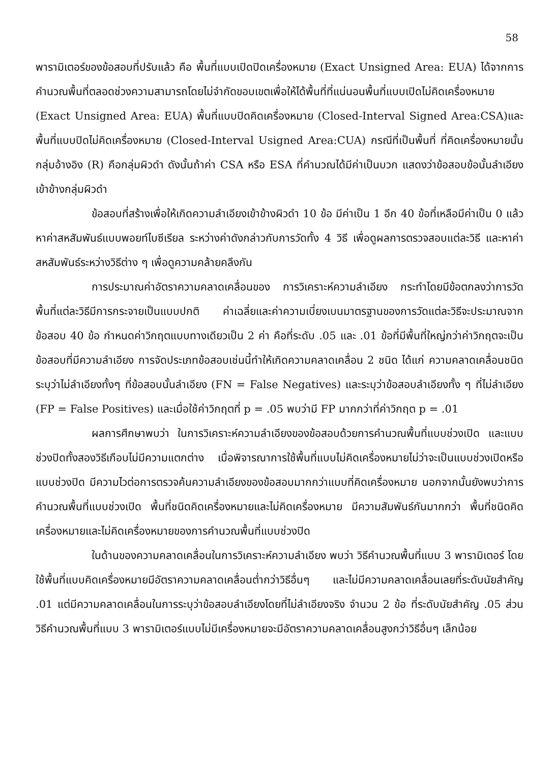58
พารามิเตอร์ของข้อสอบที่ปรับแล้ว คือ พื้นที่แบบเปิดปิดเครื่องหมาย (Exact Unsigned Area: EUA) ได้จากการคำนวณพื้นที่ตลอดช่วงความสามารถโดยไม่จำกัดขอบเขตเพื่อให้ได้พื้นที่ที่แน่นอนพื้นที่แบบเปิดไม่คิดเครื่องหมาย (Exact Unsigned Area: EUA) พื้นที่แบบปิดคิดเครื่องหมาย (Closed-Interval Signed Area:CSA)และพื้นที่แบบปิดไม่คิดเครื่องหมาย (Closed-Interval Usigned Area:CUA) กรณีที่เป็นพื้นที่ ที่คิดเครื่องหมายนั้นกลุ่มอ้างอิง (R) คือกลุ่มผิวดำ ดังนั้นถ้าค่า CSA หรือ ESA ที่คำนวณได้มีค่าเป็นบวก แสดงว่าข้อสอบข้อนั้นลำเอียงเข้าข้างกลุ่มผิวดำ
ข้อสอบที่สร้างเพื่อให้เกิดความลำเอียงเข้าข้างผิวดำ 10 ข้อ มีค่าเป็น 1 อีก 40 ข้อที่เหลือมีค่าเป็น 0 แล้วหาค่าสหสัมพันธ์แบบพอยท์ไบซีเรียล ระหว่างค่าดังกล่าวกับการวัดทั้ง 4 วิธี เพื่อดูผลการตรวจสอบแต่ละวิธี และหาค่าสหสัมพันธ์ระหว่างวิธีต่าง ๆ เพื่อดูความคล้ายคลึงกัน
การประมาณค่าอัตราความคลาดเคลื่อนของ การวิเคราะห์ความลำเอียง กระทำโดยมีข้อตกลงว่าการวัดพื้นที่แต่ละวิธีมีการกระจายเป็นแบบปกติ ค่าเฉลี่ยและค่าความเบี่ยงเบนมาตรฐานของการวัดแต่ละวิธีจะประมาณจากข้อสอบ 40 ข้อ กำหนดค่าวิกฤตแบบทางเดียวเป็น 2 ค่า คือที่ระดับ .05 และ .01 ข้อที่มีพื้นที่ใหญ่กว่าค่าวิกฤตจะเป็นข้อสอบที่มีความลำเอียง การจัดประเภทข้อสอบเช่นนี้ทำให้เกิดความคลาดเคลื่อน 2 ชนิด ได้แก่ ความคลาดเคลื่อนชนิดระบุว่าไม่ลำเอียงทั้งๆ ที่ข้อสอบนั้นลำเอียง (FN = False Negatives) และระบุว่าข้อสอบลำเอียงทั้ง ๆ ที่ไม่ลำเอียง (FP = False Positives) และเมื่อใช้ค่าวิกฤตที่ p = .05 พบว่ามี FP มากกว่าที่ค่าวิกฤต p = .01
ผลการศึกษาพบว่า ในการวิเคราะห์ความลำเอียงของข้อสอบด้วยการคำนวณพื้นที่แบบช่วงเปิด และแบบช่วงปิดทั้งสองวิธีเกือบไม่มีความแตกต่าง เมื่อพิจารณาการใช้พื้นที่แบบไม่คิดเครื่องหมายไม่ว่าจะเป็นแบบช่วงเปิดหรือแบบช่วงปิด มีความไวต่อการตรวจค้นความลำเอียงของข้อสอบมากกว่าแบบที่คิดเครื่องหมาย นอกจากนั้นยังพบว่าการคำนวณพื้นที่แบบช่วงเปิด พื้นที่ชนิดคิดเครื่องหมายและไม่คิดเครื่องหมาย มีความสัมพันธ์กันมากกว่า พื้นที่ชนิดคิดเครื่องหมายและไม่คิดเครื่องหมายของการคำนวณพื้นที่แบบช่วงปิด
ในด้านของความคลาดเคลื่อนในการวิเคราะห์ความลำเอียง พบว่า วิธีคำนวณพื้นที่แบบ 3 พารามิเตอร์ โดยใช้พื้นที่แบบคิดเครื่องหมายมีอัตราความคลาดเคลื่อนต่ำกว่าวิธีอื่นๆ และไม่มีความคลาดเคลื่อนเลยที่ระดับนัยสำคัญ .01 แต่มีความคลาดเคลื่อนในการระบุว่าข้อสอบลำเอียงโดยที่ไม่ลำเอียงจริง จำนวน 2 ข้อ ที่ระดับนัยสำคัญ .05 ส่วนวิธีคำนวณพื้นที่แบบ 3 พารามิเตอร์แบบไม่มีเครื่องหมายจะมีอัตราความคลาดเคลื่อนสูงกว่าวิธีอื่นๆ เล็กน้อย